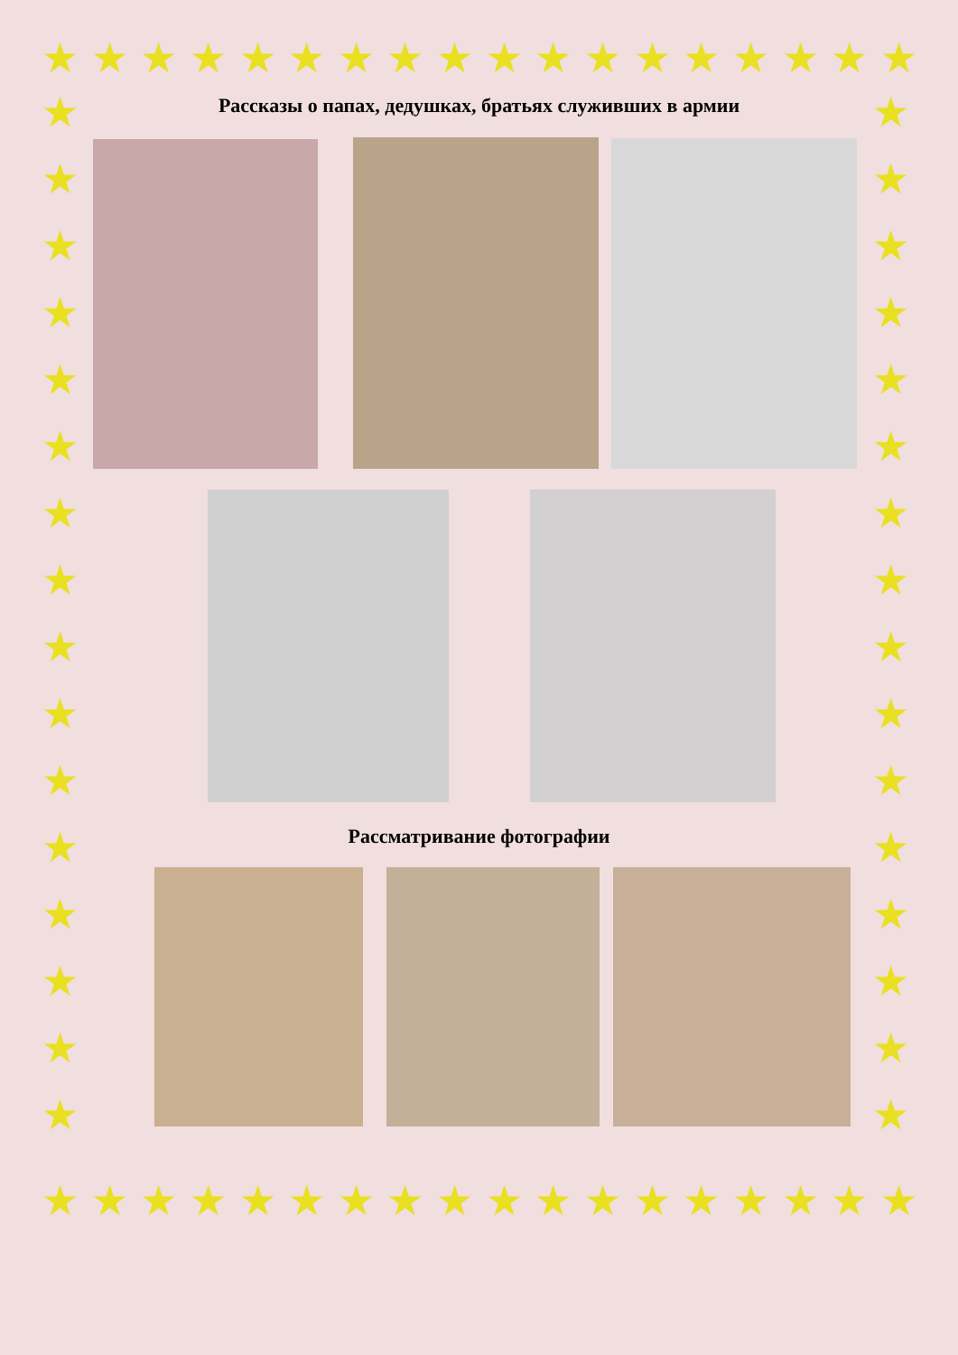★ ★ ★ ★ ★ ★ ★ ★ ★ ★ ★ ★ ★ ★ ★ ★ ★ ★
★ ★ ★ ★ ★ ★ ★ ★ ★ ★ ★ ★ ★ ★ ★ ★ ★ ★
★
★
★
★
★
★
★
★
★
★
★
★
★
★
★
★
★
★
★
★
★
★
★
★
★
★
★
★
★
★
★
★
Рассказы о папах, дедушках, братьях служивших в армии
Рассматривание фотографии